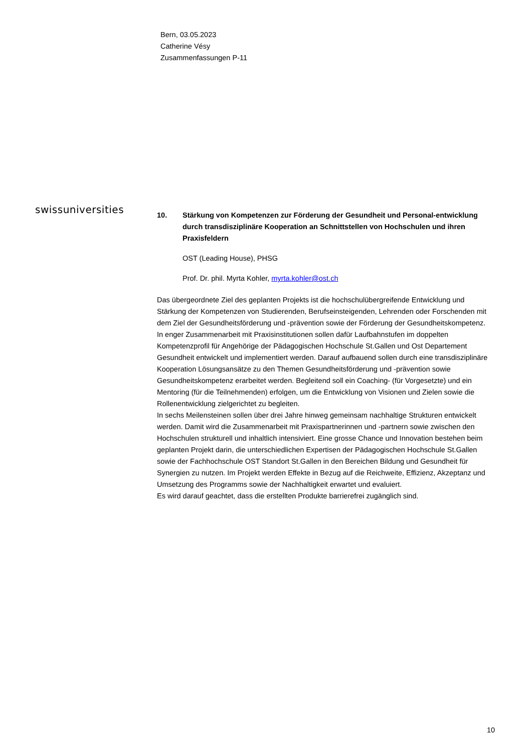Bern, 03.05.2023
Catherine Vésy
Zusammenfassungen P-11
swissuniversities
10. Stärkung von Kompetenzen zur Förderung der Gesundheit und Personal-entwicklung durch transdisziplinäre Kooperation an Schnittstellen von Hochschulen und ihren Praxisfeldern
OST (Leading House), PHSG
Prof. Dr. phil. Myrta Kohler, myrta.kohler@ost.ch
Das übergeordnete Ziel des geplanten Projekts ist die hochschulübergreifende Entwicklung und Stärkung der Kompetenzen von Studierenden, Berufseinsteigenden, Lehrenden oder Forschenden mit dem Ziel der Gesundheitsförderung und -prävention sowie der Förderung der Gesundheitskompetenz. In enger Zusammenarbeit mit Praxisinstitutionen sollen dafür Laufbahnstufen im doppelten Kompetenzprofil für Angehörige der Pädagogischen Hochschule St.Gallen und Ost Departement Gesundheit entwickelt und implementiert werden. Darauf aufbauend sollen durch eine transdisziplinäre Kooperation Lösungsansätze zu den Themen Gesundheitsförderung und -prävention sowie Gesundheitskompetenz erarbeitet werden. Begleitend soll ein Coaching- (für Vorgesetzte) und ein Mentoring (für die Teilnehmenden) erfolgen, um die Entwicklung von Visionen und Zielen sowie die Rollenentwicklung zielgerichtet zu begleiten.
In sechs Meilensteinen sollen über drei Jahre hinweg gemeinsam nachhaltige Strukturen entwickelt werden. Damit wird die Zusammenarbeit mit Praxispartnerinnen und -partnern sowie zwischen den Hochschulen strukturell und inhaltlich intensiviert. Eine grosse Chance und Innovation bestehen beim geplanten Projekt darin, die unterschiedlichen Expertisen der Pädagogischen Hochschule St.Gallen sowie der Fachhochschule OST Standort St.Gallen in den Bereichen Bildung und Gesundheit für Synergien zu nutzen. Im Projekt werden Effekte in Bezug auf die Reichweite, Effizienz, Akzeptanz und Umsetzung des Programms sowie der Nachhaltigkeit erwartet und evaluiert.
Es wird darauf geachtet, dass die erstellten Produkte barrierefrei zugänglich sind.
10